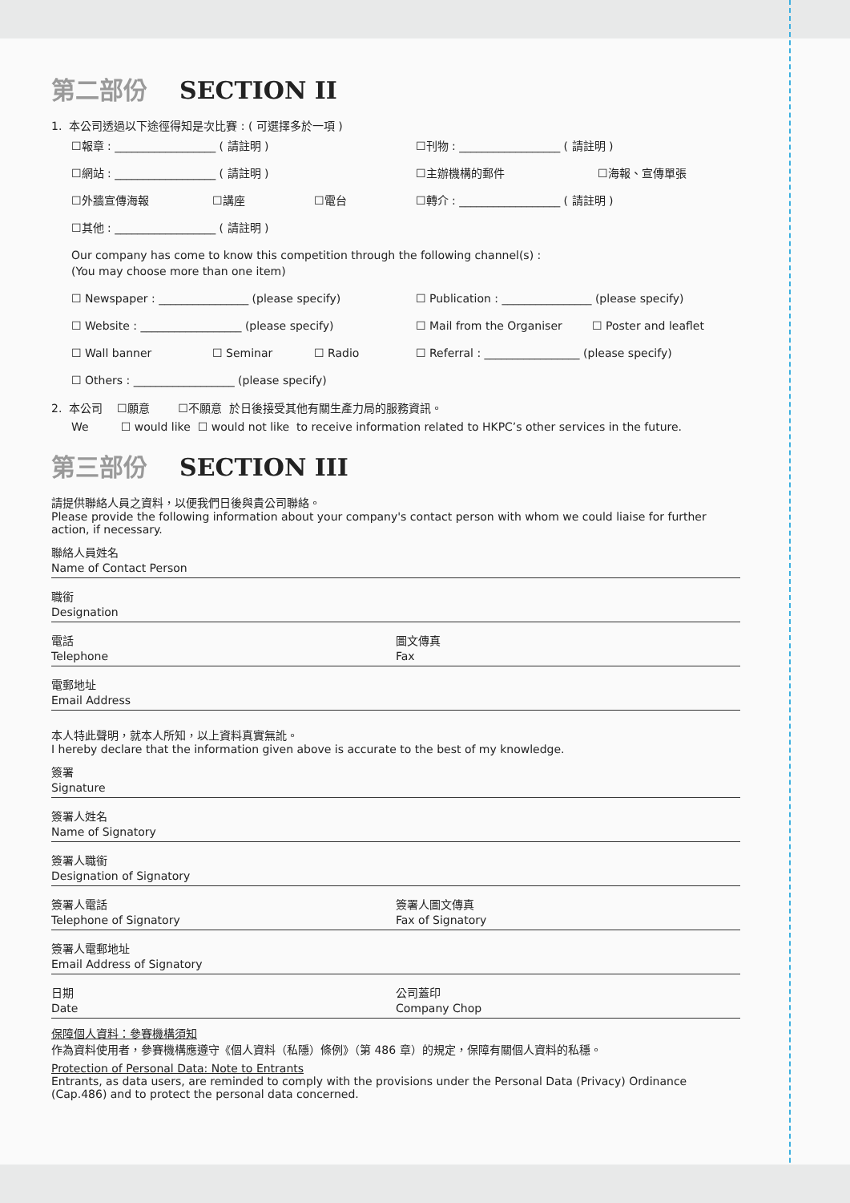第二部份 SECTION II
1. 本公司透過以下途徑得知是次比賽 : ( 可選擇多於一項 )
☐報章 : __________________ ( 請註明 ) ☐刊物 : __________________ ( 請註明 )
☐網站 : __________________ ( 請註明 ) ☐主辦機構的郵件 ☐海報、宣傳單張
☐外牆宣傳海報 ☐講座 ☐電台 ☐轉介 : __________________ ( 請註明 )
☐其他 : __________________ ( 請註明 )
Our company has come to know this competition through the following channel(s) :
(You may choose more than one item)
☐ Newspaper : ________________ (please specify) ☐ Publication : ________________ (please specify)
☐ Website : __________________ (please specify) ☐ Mail from the Organiser ☐ Poster and leaflet
☐ Wall banner ☐ Seminar ☐ Radio ☐ Referral : _________________ (please specify)
☐ Others : __________________ (please specify)
2. 本公司 ☐願意 ☐不願意 於日後接受其他有關生產力局的服務資訊。
We ☐ would like ☐ would not like to receive information related to HKPC’s other services in the future.
第三部份 SECTION III
請提供聯絡人員之資料，以便我們日後與貴公司聯絡。
Please provide the following information about your company's contact person with whom we could liaise for further action, if necessary.
聯絡人員姓名
Name of Contact Person
職銜
Designation
電話
Telephone
圖文傳真
Fax
電郵地址
Email Address
本人特此聲明，就本人所知，以上資料真實無訛。
I hereby declare that the information given above is accurate to the best of my knowledge.
簽署
Signature
簽署人姓名
Name of Signatory
簽署人職銜
Designation of Signatory
簽署人電話
Telephone of Signatory
簽署人圖文傳真
Fax of Signatory
簽署人電郵地址
Email Address of Signatory
日期
Date
公司蓋印
Company Chop
保障個人資料：參賽機構須知
作為資料使用者，參賽機構應遵守《個人資料（私隱）條例》（第 486 章）的規定，保障有關個人資料的私穩。
Protection of Personal Data: Note to Entrants
Entrants, as data users, are reminded to comply with the provisions under the Personal Data (Privacy) Ordinance (Cap.486) and to protect the personal data concerned.